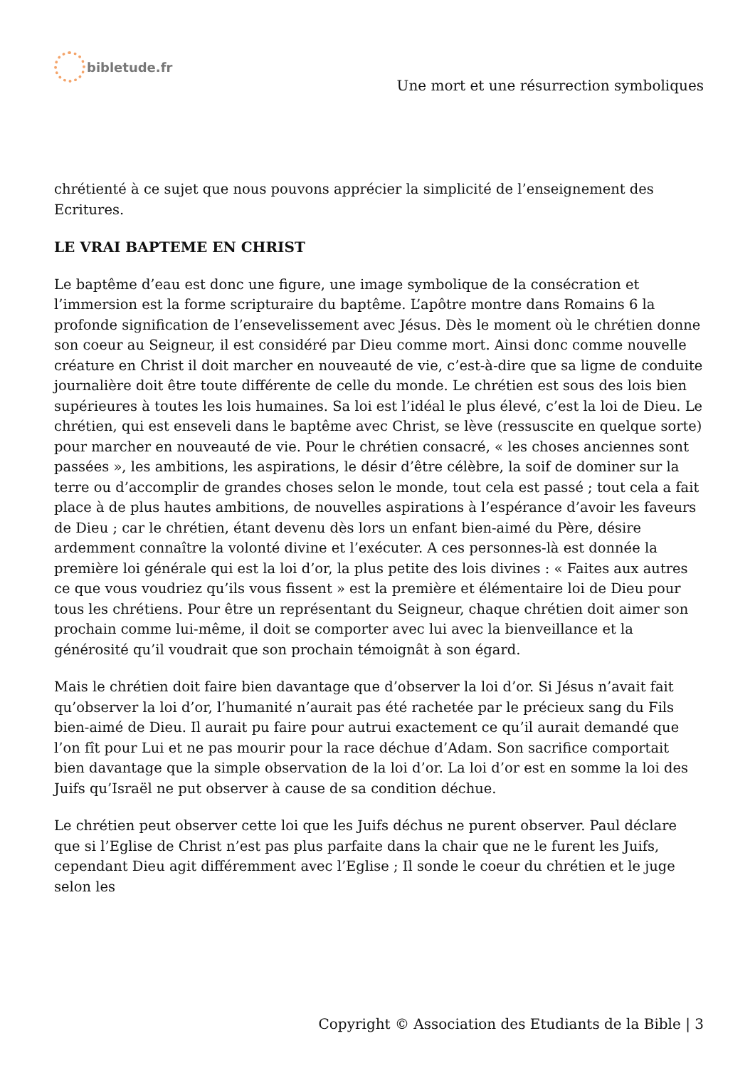bibletude.fr
Une mort et une résurrection symboliques
chrétienté à ce sujet que nous pouvons apprécier la simplicité de l’enseignement des Ecritures.
LE VRAI BAPTEME EN CHRIST
Le baptême d’eau est donc une figure, une image symbolique de la consécration et l’immersion est la forme scripturaire du baptême. L’apôtre montre dans Romains 6 la profonde signification de l’ensevelissement avec Jésus. Dès le moment où le chrétien donne son coeur au Seigneur, il est considéré par Dieu comme mort. Ainsi donc comme nouvelle créature en Christ il doit marcher en nouveauté de vie, c’est-à-dire que sa ligne de conduite journalière doit être toute différente de celle du monde. Le chrétien est sous des lois bien supérieures à toutes les lois humaines. Sa loi est l’idéal le plus élevé, c’est la loi de Dieu. Le chrétien, qui est enseveli dans le baptême avec Christ, se lève (ressuscite en quelque sorte) pour marcher en nouveauté de vie. Pour le chrétien consacré, « les choses anciennes sont passées », les ambitions, les aspirations, le désir d’être célèbre, la soif de dominer sur la terre ou d’accomplir de grandes choses selon le monde, tout cela est passé ; tout cela a fait place à de plus hautes ambitions, de nouvelles aspirations à l’espérance d’avoir les faveurs de Dieu ; car le chrétien, étant devenu dès lors un enfant bien-aimé du Père, désire ardemment connaître la volonté divine et l’exécuter. A ces personnes-là est donnée la première loi générale qui est la loi d’or, la plus petite des lois divines : « Faites aux autres ce que vous voudriez qu’ils vous fissent » est la première et élémentaire loi de Dieu pour tous les chrétiens. Pour être un représentant du Seigneur, chaque chrétien doit aimer son prochain comme lui-même, il doit se comporter avec lui avec la bienveillance et la générosité qu’il voudrait que son prochain témoignât à son égard.
Mais le chrétien doit faire bien davantage que d’observer la loi d’or. Si Jésus n’avait fait qu’observer la loi d’or, l’humanité n’aurait pas été rachetée par le précieux sang du Fils bien-aimé de Dieu. Il aurait pu faire pour autrui exactement ce qu’il aurait demandé que l’on fît pour Lui et ne pas mourir pour la race déchue d’Adam. Son sacrifice comportait bien davantage que la simple observation de la loi d’or. La loi d’or est en somme la loi des Juifs qu’Israël ne put observer à cause de sa condition déchue.
Le chrétien peut observer cette loi que les Juifs déchus ne purent observer. Paul déclare que si l’Eglise de Christ n’est pas plus parfaite dans la chair que ne le furent les Juifs, cependant Dieu agit différemment avec l’Eglise ; Il sonde le coeur du chrétien et le juge selon les
Copyright © Association des Etudiants de la Bible | 3